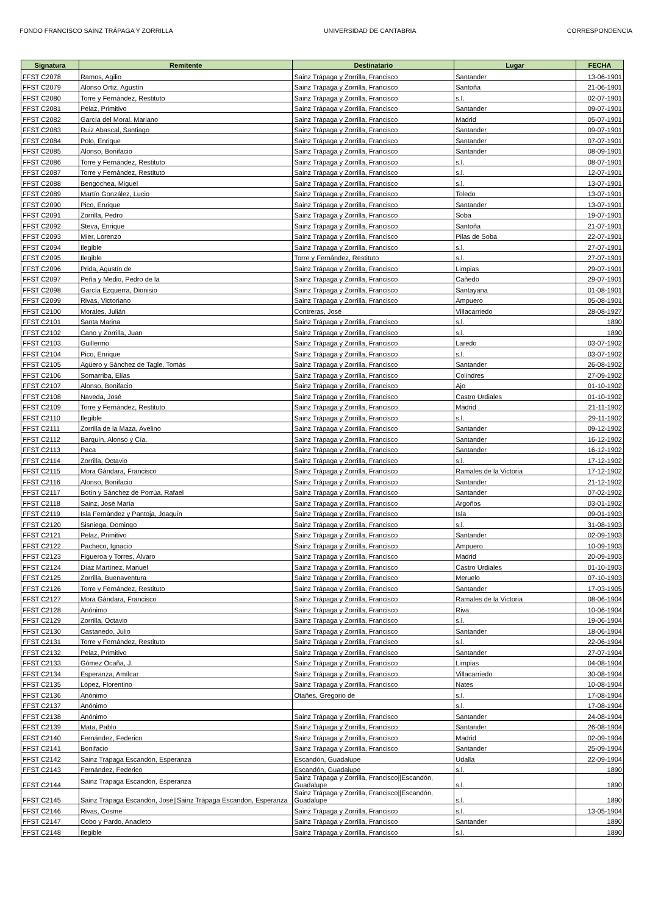FONDO FRANCISCO SAINZ TRÁPAGA Y ZORRILLA UNIVERSIDAD DE CANTABRIA CORRESPONDENCIA
| Signatura | Remitente | Destinatario | Lugar | FECHA |
| --- | --- | --- | --- | --- |
| FFST C2078 | Ramos, Agilio | Sainz Trápaga y Zorrilla, Francisco | Santander | 13-06-1901 |
| FFST C2079 | Alonso Ortiz, Agustín | Sainz Trápaga y Zorrilla, Francisco | Santoña | 21-06-1901 |
| FFST C2080 | Torre y Fernández, Restituto | Sainz Trápaga y Zorrilla, Francisco | s.l. | 02-07-1901 |
| FFST C2081 | Pelaz, Primitivo | Sainz Trápaga y Zorrilla, Francisco | Santander | 09-07-1901 |
| FFST C2082 | García del Moral, Mariano | Sainz Trápaga y Zorrilla, Francisco | Madrid | 05-07-1901 |
| FFST C2083 | Ruiz Abascal, Santiago | Sainz Trápaga y Zorrilla, Francisco | Santander | 09-07-1901 |
| FFST C2084 | Polo, Enrique | Sainz Trápaga y Zorrilla, Francisco | Santander | 07-07-1901 |
| FFST C2085 | Alonso, Bonifacio | Sainz Trápaga y Zorrilla, Francisco | Santander | 08-09-1901 |
| FFST C2086 | Torre y Fernández, Restituto | Sainz Trápaga y Zorrilla, Francisco | s.l. | 08-07-1901 |
| FFST C2087 | Torre y Fernández, Restituto | Sainz Trápaga y Zorrilla, Francisco | s.l. | 12-07-1901 |
| FFST C2088 | Bengochea, Miguel | Sainz Trápaga y Zorrilla, Francisco | s.l. | 13-07-1901 |
| FFST C2089 | Martín González, Lucio | Sainz Trápaga y Zorrilla, Francisco | Toledo | 13-07-1901 |
| FFST C2090 | Pico, Enrique | Sainz Trápaga y Zorrilla, Francisco | Santander | 13-07-1901 |
| FFST C2091 | Zorrilla, Pedro | Sainz Trápaga y Zorrilla, Francisco | Soba | 19-07-1901 |
| FFST C2092 | Steva, Enrique | Sainz Trápaga y Zorrilla, Francisco | Santoña | 21-07-1901 |
| FFST C2093 | Mier, Lorenzo | Sainz Trápaga y Zorrilla, Francisco | Pilas de Soba | 22-07-1901 |
| FFST C2094 | Ilegible | Sainz Trápaga y Zorrilla, Francisco | s.l. | 27-07-1901 |
| FFST C2095 | Ilegible | Torre y Fernández, Restituto | s.l. | 27-07-1901 |
| FFST C2096 | Prida, Agustín de | Sainz Trápaga y Zorrilla, Francisco | Limpias | 29-07-1901 |
| FFST C2097 | Peña y Medio, Pedro de la | Sainz Trápaga y Zorrilla, Francisco | Cañedo | 29-07-1901 |
| FFST C2098 | García Ezquerra, Dionisio | Sainz Trápaga y Zorrilla, Francisco | Santayana | 01-08-1901 |
| FFST C2099 | Rivas, Victoriano | Sainz Trápaga y Zorrilla, Francisco | Ampuero | 05-08-1901 |
| FFST C2100 | Morales, Julián | Contreras, José | Villacarriedo | 28-08-1927 |
| FFST C2101 | Santa Marina | Sainz Trápaga y Zorrilla, Francisco | s.l. | 1890 |
| FFST C2102 | Cano y Zorrilla, Juan | Sainz Trápaga y Zorrilla, Francisco | s.l. | 1890 |
| FFST C2103 | Guillermo | Sainz Trápaga y Zorrilla, Francisco | Laredo | 03-07-1902 |
| FFST C2104 | Pico, Enrique | Sainz Trápaga y Zorrilla, Francisco | s.l. | 03-07-1902 |
| FFST C2105 | Agüero y Sánchez de Tagle, Tomás | Sainz Trápaga y Zorrilla, Francisco | Santander | 26-08-1902 |
| FFST C2106 | Somarriba, Elías | Sainz Trápaga y Zorrilla, Francisco | Colindres | 27-09-1902 |
| FFST C2107 | Alonso, Bonifacio | Sainz Trápaga y Zorrilla, Francisco | Ajo | 01-10-1902 |
| FFST C2108 | Naveda, José | Sainz Trápaga y Zorrilla, Francisco | Castro Urdiales | 01-10-1902 |
| FFST C2109 | Torre y Fernández, Restituto | Sainz Trápaga y Zorrilla, Francisco | Madrid | 21-11-1902 |
| FFST C2110 | Ilegible | Sainz Trápaga y Zorrilla, Francisco | s.l. | 29-11-1902 |
| FFST C2111 | Zorrilla de la Maza, Avelino | Sainz Trápaga y Zorrilla, Francisco | Santander | 09-12-1902 |
| FFST C2112 | Barquín, Alonso y Cía. | Sainz Trápaga y Zorrilla, Francisco | Santander | 16-12-1902 |
| FFST C2113 | Paca | Sainz Trápaga y Zorrilla, Francisco | Santander | 16-12-1902 |
| FFST C2114 | Zorrilla, Octavio | Sainz Trápaga y Zorrilla, Francisco | s.l. | 17-12-1902 |
| FFST C2115 | Mora Gándara, Francisco | Sainz Trápaga y Zorrilla, Francisco | Ramales de la Victoria | 17-12-1902 |
| FFST C2116 | Alonso, Bonifacio | Sainz Trápaga y Zorrilla, Francisco | Santander | 21-12-1902 |
| FFST C2117 | Botín y Sánchez de Porrúa, Rafael | Sainz Trápaga y Zorrilla, Francisco | Santander | 07-02-1902 |
| FFST C2118 | Sainz, José María | Sainz Trápaga y Zorrilla, Francisco | Argoños | 03-01-1902 |
| FFST C2119 | Isla Fernández y Pantoja, Joaquín | Sainz Trápaga y Zorrilla, Francisco | Isla | 09-01-1903 |
| FFST C2120 | Sisniega, Domingo | Sainz Trápaga y Zorrilla, Francisco | s.l. | 31-08-1903 |
| FFST C2121 | Pelaz, Primitivo | Sainz Trápaga y Zorrilla, Francisco | Santander | 02-09-1903 |
| FFST C2122 | Pacheco, Ignacio | Sainz Trápaga y Zorrilla, Francisco | Ampuero | 10-09-1903 |
| FFST C2123 | Figueroa y Torres, Álvaro | Sainz Trápaga y Zorrilla, Francisco | Madrid | 20-09-1903 |
| FFST C2124 | Díaz Martínez, Manuel | Sainz Trápaga y Zorrilla, Francisco | Castro Urdiales | 01-10-1903 |
| FFST C2125 | Zorrilla, Buenaventura | Sainz Trápaga y Zorrilla, Francisco | Meruelo | 07-10-1903 |
| FFST C2126 | Torre y Fernández, Restituto | Sainz Trápaga y Zorrilla, Francisco | Santander | 17-03-1905 |
| FFST C2127 | Mora Gándara, Francisco | Sainz Trápaga y Zorrilla, Francisco | Ramales de la Victoria | 08-06-1904 |
| FFST C2128 | Anónimo | Sainz Trápaga y Zorrilla, Francisco | Riva | 10-06-1904 |
| FFST C2129 | Zorrilla, Octavio | Sainz Trápaga y Zorrilla, Francisco | s.l. | 19-06-1904 |
| FFST C2130 | Castanedo, Julio | Sainz Trápaga y Zorrilla, Francisco | Santander | 18-06-1904 |
| FFST C2131 | Torre y Fernández, Restituto | Sainz Trápaga y Zorrilla, Francisco | s.l. | 22-06-1904 |
| FFST C2132 | Pelaz, Primitivo | Sainz Trápaga y Zorrilla, Francisco | Santander | 27-07-1904 |
| FFST C2133 | Gómez Ocaña, J. | Sainz Trápaga y Zorrilla, Francisco | Limpias | 04-08-1904 |
| FFST C2134 | Esperanza, Amílcar | Sainz Trápaga y Zorrilla, Francisco | Villacarriedo | 30-08-1904 |
| FFST C2135 | López, Florentino | Sainz Trápaga y Zorrilla, Francisco | Nates | 10-08-1904 |
| FFST C2136 | Anónimo | Otañes, Gregorio de | s.l. | 17-08-1904 |
| FFST C2137 | Anónimo | | s.l. | 17-08-1904 |
| FFST C2138 | Anónimo | Sainz Trápaga y Zorrilla, Francisco | Santander | 24-08-1904 |
| FFST C2139 | Mata, Pablo | Sainz Trápaga y Zorrilla, Francisco | Santander | 26-08-1904 |
| FFST C2140 | Fernández, Federico | Sainz Trápaga y Zorrilla, Francisco | Madrid | 02-09-1904 |
| FFST C2141 | Bonifacio | Sainz Trápaga y Zorrilla, Francisco | Santander | 25-09-1904 |
| FFST C2142 | Sainz Trápaga Escandón, Esperanza | Escandón, Guadalupe | Udalla | 22-09-1904 |
| FFST C2143 | Fernández, Federico | Escandón, Guadalupe | s.l. | 1890 |
| FFST C2144 | Sainz Trápaga Escandón, Esperanza | Sainz Trápaga y Zorrilla, Francisco//Escandón, Guadalupe | s.l. | 1890 |
| FFST C2145 | Sainz Trápaga Escandón, José//Sainz Trápaga Escandón, Esperanza | Sainz Trápaga y Zorrilla, Francisco//Escandón, Guadalupe | s.l. | 1890 |
| FFST C2146 | Rivas, Cosme | Sainz Trápaga y Zorrilla, Francisco | s.l. | 13-05-1904 |
| FFST C2147 | Cobo y Pardo, Anacleto | Sainz Trápaga y Zorrilla, Francisco | Santander | 1890 |
| FFST C2148 | Ilegible | Sainz Trápaga y Zorrilla, Francisco | s.l. | 1890 |